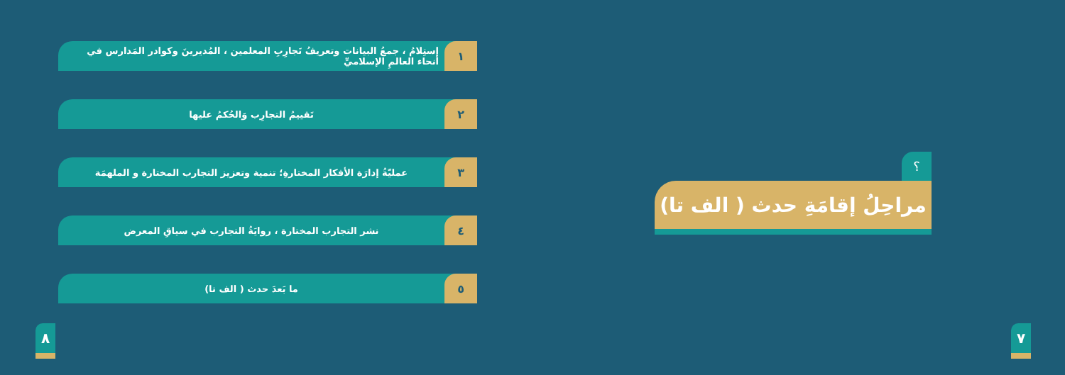مراحِلُ إقامَةِ حدث ( الف تا)
؟
١
إستِلامُ ، جمعُ البيانات وتعريفُ تَجارِبِ المعلمين ، المُديرينَ وكوادر المَدارس في أنحاء العالمِ الإسلاميِّ
٢
تَقييمُ التجارِب وَالحُكمُ عليها
٣
عمليّةُ إدارَة الأفكار المختارةِ؛ تنمية وتعزيز التجارب المختارة و الملهمَة
٤
نشر التجارب المختارة ، روايَةُ التجارب في سياقِ المعرض
٥
ما بَعدَ حدث ( الف تا)
٨ ٧